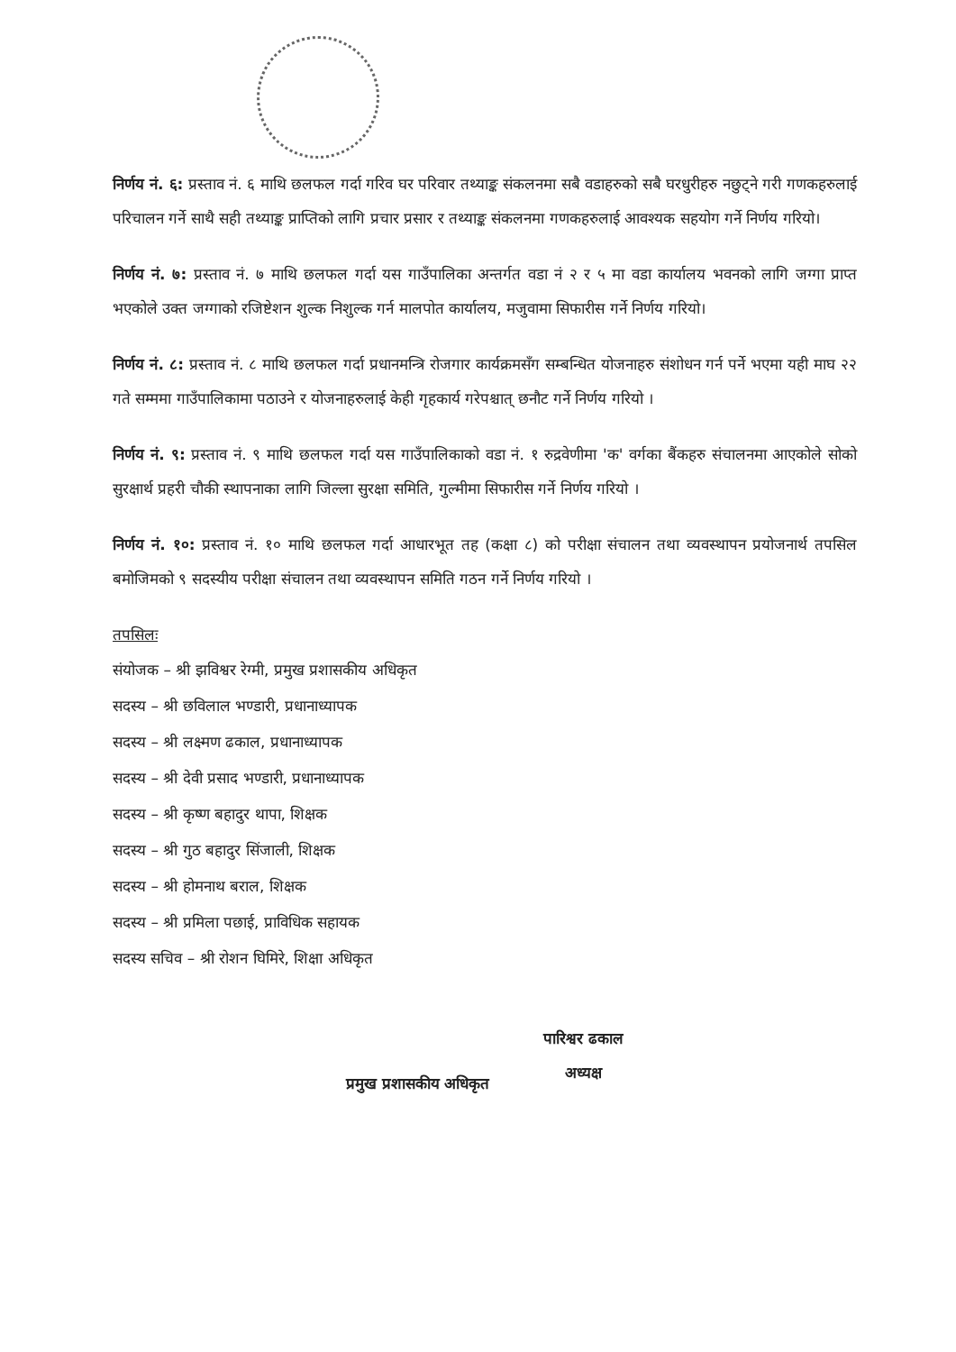निर्णय नं. ६: प्रस्ताव नं. ६ माथि छलफल गर्दा गरिव घर परिवार तथ्याङ्क संकलनमा सबै वडाहरुको सबै घरधुरीहरु नछुट्ने गरी गणकहरुलाई परिचालन गर्ने साथै सही तथ्याङ्क प्राप्तिको लागि प्रचार प्रसार र तथ्याङ्क संकलनमा गणकहरुलाई आवश्यक सहयोग गर्ने निर्णय गरियो।
निर्णय नं. ७: प्रस्ताव नं. ७ माथि छलफल गर्दा यस गाउँपालिका अन्तर्गत वडा नं २ र ५ मा वडा कार्यालय भवनको लागि जग्गा प्राप्त भएकोले उक्त जग्गाको रजिष्टेशन शुल्क निशुल्क गर्न मालपोत कार्यालय, मजुवामा सिफारीस गर्ने निर्णय गरियो।
निर्णय नं. ८: प्रस्ताव नं. ८ माथि छलफल गर्दा प्रधानमन्त्रि रोजगार कार्यक्रमसँग सम्बन्धित योजनाहरु संशोधन गर्न पर्ने भएमा यही माघ २२ गते सम्ममा गाउँपालिकामा पठाउने र योजनाहरुलाई केही गृहकार्य गरेपश्चात् छनौट गर्ने निर्णय गरियो ।
निर्णय नं. ९: प्रस्ताव नं. ९ माथि छलफल गर्दा यस गाउँपालिकाको वडा नं. १ रुद्रवेणीमा 'क' वर्गका बैंकहरु संचालनमा आएकोले सोको सुरक्षार्थ प्रहरी चौकी स्थापनाका लागि जिल्ला सुरक्षा समिति, गुल्मीमा सिफारीस गर्ने निर्णय गरियो ।
निर्णय नं. १०: प्रस्ताव नं. १० माथि छलफल गर्दा आधारभूत तह (कक्षा ८) को परीक्षा संचालन तथा व्यवस्थापन प्रयोजनार्थ तपसिल बमोजिमको ९ सदस्यीय परीक्षा संचालन तथा व्यवस्थापन समिति गठन गर्ने निर्णय गरियो ।
तपसिलः
संयोजक – श्री झविश्वर रेग्मी, प्रमुख प्रशासकीय अधिकृत
सदस्य – श्री छविलाल भण्डारी, प्रधानाध्यापक
सदस्य – श्री लक्ष्मण ढकाल, प्रधानाध्यापक
सदस्य – श्री देवी प्रसाद भण्डारी, प्रधानाध्यापक
सदस्य – श्री कृष्ण बहादुर थापा, शिक्षक
सदस्य – श्री गुठ बहादुर सिंजाली, शिक्षक
सदस्य – श्री होमनाथ बराल, शिक्षक
सदस्य – श्री प्रमिला पछाई, प्राविधिक सहायक
सदस्य सचिव – श्री रोशन घिमिरे, शिक्षा अधिकृत
प्रमुख प्रशासकीय अधिकृत
पारिश्वर ढकाल
अध्यक्ष